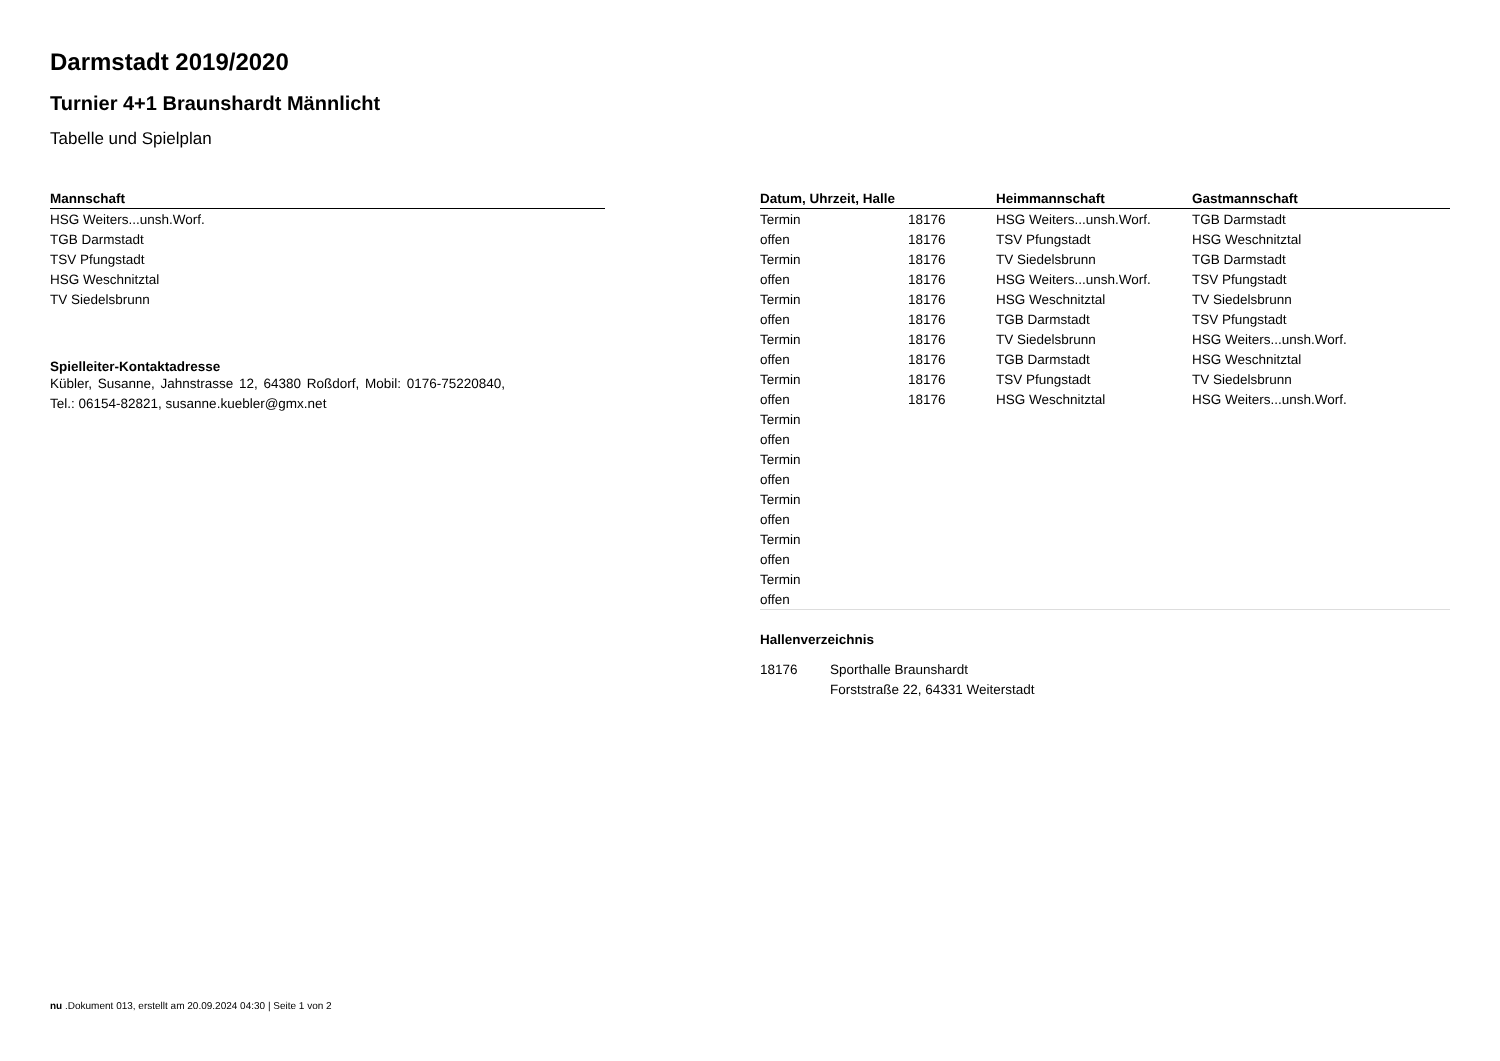Darmstadt 2019/2020
Turnier 4+1 Braunshardt Männlicht
Tabelle und Spielplan
| Mannschaft |
| --- |
| HSG Weiters...unsh.Worf. |
| TGB Darmstadt |
| TSV Pfungstadt |
| HSG Weschnitztal |
| TV Siedelsbrunn |
Spielleiter-Kontaktadresse
Kübler, Susanne, Jahnstrasse 12, 64380 Roßdorf, Mobil: 0176-75220840, Tel.: 06154-82821, susanne.kuebler@gmx.net
| Datum, Uhrzeit, Halle | | Heimmannschaft | Gastmannschaft |
| --- | --- | --- | --- |
| Termin | 18176 | HSG Weiters...unsh.Worf. | TGB Darmstadt |
| offen | 18176 | TSV Pfungstadt | HSG Weschnitztal |
| Termin | 18176 | TV Siedelsbrunn | TGB Darmstadt |
| offen | 18176 | HSG Weiters...unsh.Worf. | TSV Pfungstadt |
| Termin | 18176 | HSG Weschnitztal | TV Siedelsbrunn |
| offen | 18176 | TGB Darmstadt | TSV Pfungstadt |
| Termin | 18176 | TV Siedelsbrunn | HSG Weiters...unsh.Worf. |
| offen | 18176 | TGB Darmstadt | HSG Weschnitztal |
| Termin | 18176 | TSV Pfungstadt | TV Siedelsbrunn |
| offen | 18176 | HSG Weschnitztal | HSG Weiters...unsh.Worf. |
| Termin | | | |
| offen | | | |
| Termin | | | |
| offen | | | |
| Termin | | | |
| offen | | | |
| Termin | | | |
| offen | | | |
| Termin | | | |
| offen | | | |
Hallenverzeichnis
| 18176 | Sporthalle Braunshardt |
| | Forststraße 22, 64331 Weiterstadt |
nu .Dokument 013, erstellt am 20.09.2024 04:30 | Seite 1 von 2